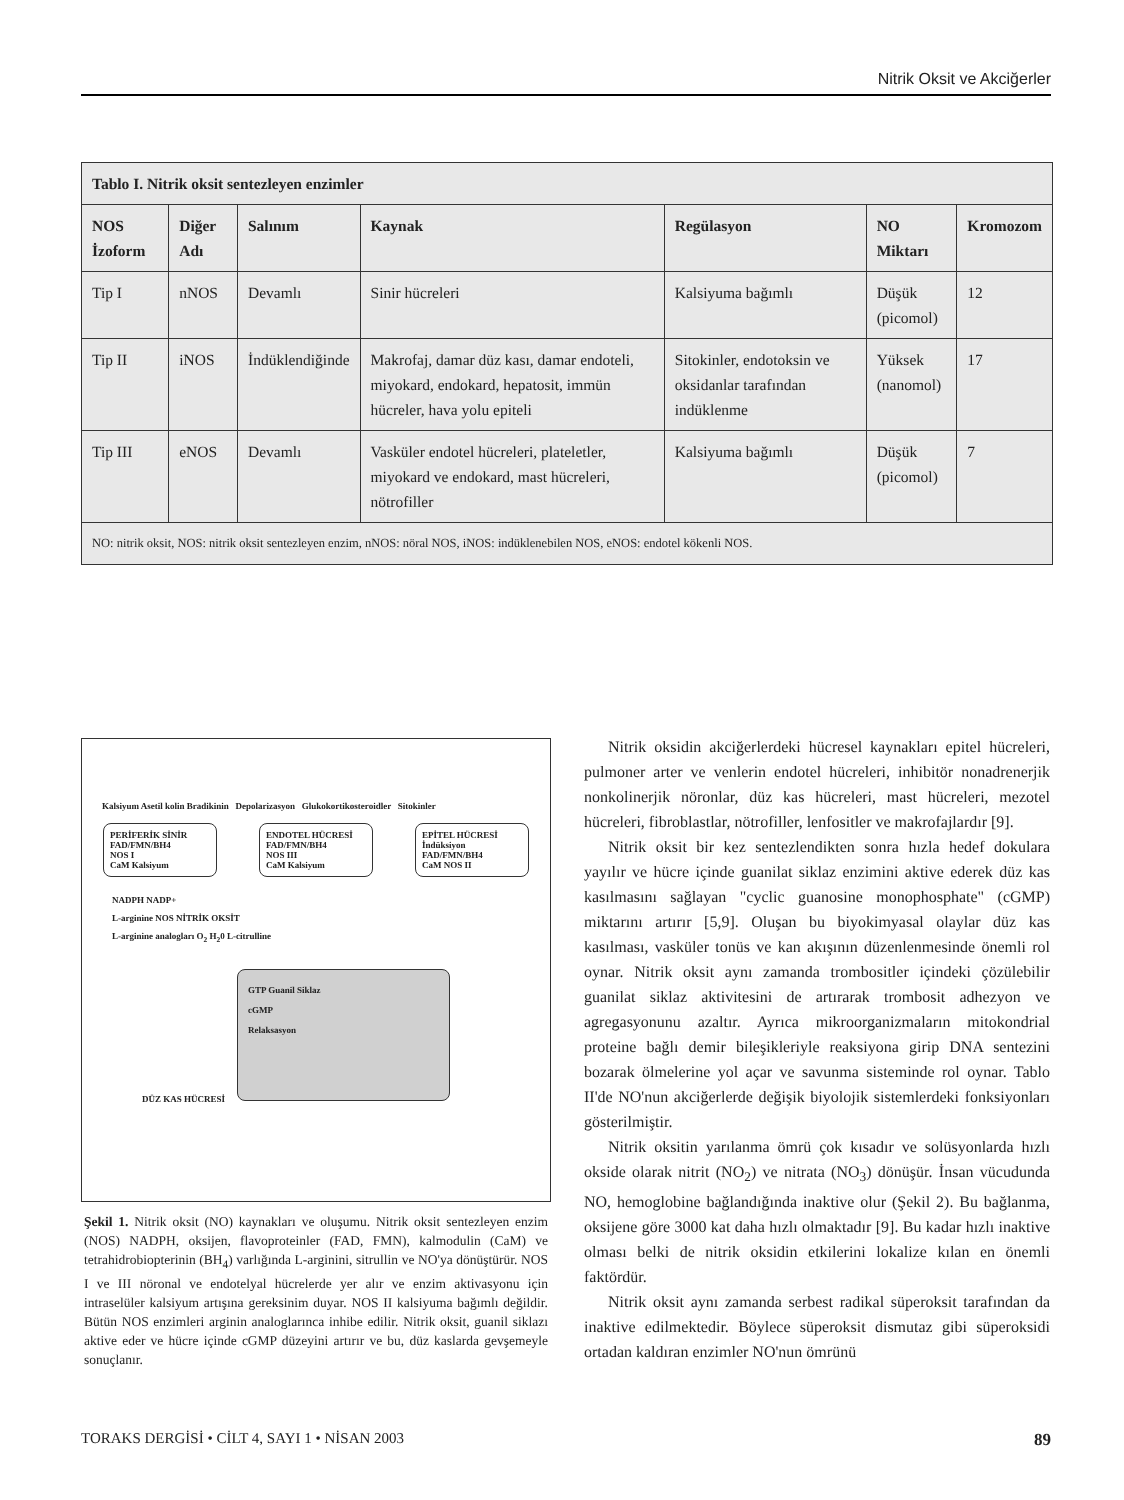Nitrik Oksit ve Akciğerler
| Tablo I. Nitrik oksit sentezleyen enzimler | | | | | | |
| --- | --- | --- | --- | --- | --- | --- |
| NOS İzoform | Diğer Adı | Salınım | Kaynak | Regülasyon | NO Miktarı | Kromozom |
| Tip I | nNOS | Devamlı | Sinir hücreleri | Kalsiyuma bağımlı | Düşük (picomol) | 12 |
| Tip II | iNOS | İndüklendiğinde | Makrofaj, damar düz kası, damar endoteli, miyokard, endokard, hepatosit, immün hücreler, hava yolu epiteli | Sitokinler, endotoksin ve oksidanlar tarafından indüklenme | Yüksek (nanomol) | 17 |
| Tip III | eNOS | Devamlı | Vasküler endotel hücreleri, plateletler, miyokard ve endokard, mast hücreleri, nötrofiller | Kalsiyuma bağımlı | Düşük (picomol) | 7 |
| NO: nitrik oksit, NOS: nitrik oksit sentezleyen enzim, nNOS: nöral NOS, iNOS: indüklenebilen NOS, eNOS: endotel kökenli NOS. | | | | | | |
Kalsiyum Asetil kolin Bradikinin Depolarizasyon Glukokortikosteroidler Sitokinler
PERİFERİK SİNİR
FAD/FMN/BH4
NOS I
CaM Kalsiyum
ENDOTEL HÜCRESİ
FAD/FMN/BH4
NOS III
CaM Kalsiyum
EPİTEL HÜCRESİ
İndüksiyon
FAD/FMN/BH4
CaM NOS II
NADPH NADP+
L-arginine NOS NİTRİK OKSİT
L-arginine analogları O<sub>2</sub> H<sub>2</sub>0 L-citrulline
GTP Guanil Siklaz
cGMP
Relaksasyon
DÜZ KAS HÜCRESİ
Şekil 1. Nitrik oksit (NO) kaynakları ve oluşumu. Nitrik oksit sentezleyen enzim (NOS) NADPH, oksijen, flavoproteinler (FAD, FMN), kalmodulin (CaM) ve tetrahidrobiopterinin (BH<sub>4</sub>) varlığında L-arginini, sitrullin ve NO'ya dönüştürür. NOS I ve III nöronal ve endotelyal hücrelerde yer alır ve enzim aktivasyonu için intraselüler kalsiyum artışına gereksinim duyar. NOS II kalsiyuma bağımlı değildir. Bütün NOS enzimleri arginin analoglarınca inhibe edilir. Nitrik oksit, guanil siklazı aktive eder ve hücre içinde cGMP düzeyini artırır ve bu, düz kaslarda gevşemeyle sonuçlanır.
Nitrik oksidin akciğerlerdeki hücresel kaynakları epitel hücreleri, pulmoner arter ve venlerin endotel hücreleri, inhibitör nonadrenerjik nonkolinerjik nöronlar, düz kas hücreleri, mast hücreleri, mezotel hücreleri, fibroblastlar, nötrofiller, lenfositler ve makrofajlardır [9].
Nitrik oksit bir kez sentezlendikten sonra hızla hedef dokulara yayılır ve hücre içinde guanilat siklaz enzimini aktive ederek düz kas kasılmasını sağlayan "cyclic guanosine monophosphate" (cGMP) miktarını artırır [5,9]. Oluşan bu biyokimyasal olaylar düz kas kasılması, vasküler tonüs ve kan akışının düzenlenmesinde önemli rol oynar. Nitrik oksit aynı zamanda trombositler içindeki çözülebilir guanilat siklaz aktivitesini de artırarak trombosit adhezyon ve agregasyonunu azaltır. Ayrıca mikroorganizmaların mitokondrial proteine bağlı demir bileşikleriyle reaksiyona girip DNA sentezini bozarak ölmelerine yol açar ve savunma sisteminde rol oynar. Tablo II'de NO'nun akciğerlerde değişik biyolojik sistemlerdeki fonksiyonları gösterilmiştir.
Nitrik oksitin yarılanma ömrü çok kısadır ve solüsyonlarda hızlı okside olarak nitrit (NO<sub>2</sub>) ve nitrata (NO<sub>3</sub>) dönüşür. İnsan vücudunda NO, hemoglobine bağlandığında inaktive olur (Şekil 2). Bu bağlanma, oksijene göre 3000 kat daha hızlı olmaktadır [9]. Bu kadar hızlı inaktive olması belki de nitrik oksidin etkilerini lokalize kılan en önemli faktördür.
Nitrik oksit aynı zamanda serbest radikal süperoksit tarafından da inaktive edilmektedir. Böylece süperoksit dismutaz gibi süperoksidi ortadan kaldıran enzimler NO'nun ömrünü
TORAKS DERGİSİ • CİLT 4, SAYI 1 • NİSAN 2003 89